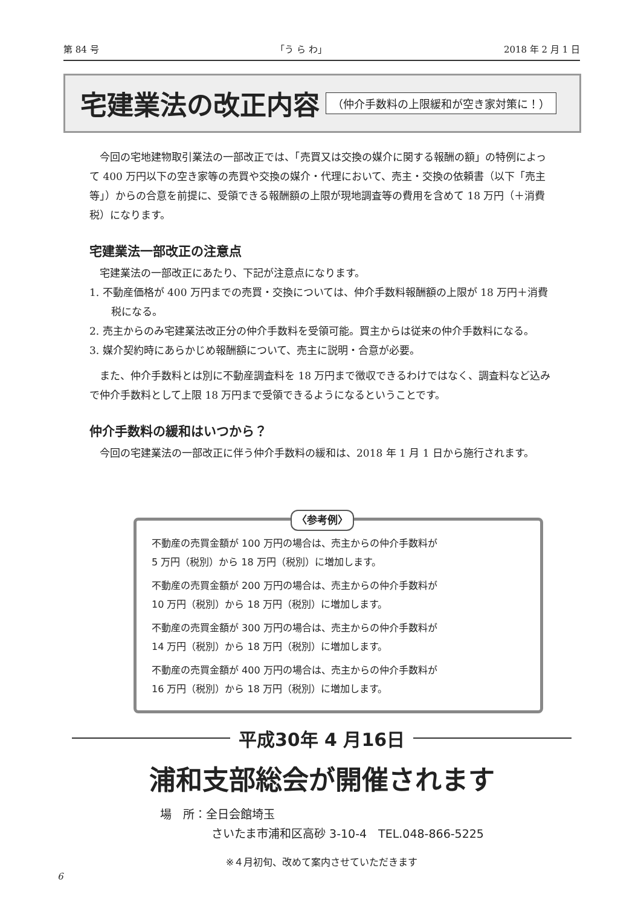第 84 号 「う ら わ」 2018 年 2 月 1 日
宅建業法の改正内容
（仲介手数料の上限緩和が空き家対策に！）
今回の宅地建物取引業法の一部改正では、「売買又は交換の媒介に関する報酬の額」の特例によって 400 万円以下の空き家等の売買や交換の媒介・代理において、売主・交換の依頼書（以下「売主等」）からの合意を前提に、受領できる報酬額の上限が現地調査等の費用を含めて 18 万円（＋消費税）になります。
宅建業法一部改正の注意点
宅建業法の一部改正にあたり、下記が注意点になります。
1. 不動産価格が 400 万円までの売買・交換については、仲介手数料報酬額の上限が 18 万円＋消費税になる。
2. 売主からのみ宅建業法改正分の仲介手数料を受領可能。買主からは従来の仲介手数料になる。
3. 媒介契約時にあらかじめ報酬額について、売主に説明・合意が必要。
また、仲介手数料とは別に不動産調査料を 18 万円まで徴収できるわけではなく、調査料など込みで仲介手数料として上限 18 万円まで受領できるようになるということです。
仲介手数料の緩和はいつから？
今回の宅建業法の一部改正に伴う仲介手数料の緩和は、2018 年 1 月 1 日から施行されます。
〈参考例〉
不動産の売買金額が 100 万円の場合は、売主からの仲介手数料が
5 万円（税別）から 18 万円（税別）に増加します。
不動産の売買金額が 200 万円の場合は、売主からの仲介手数料が
10 万円（税別）から 18 万円（税別）に増加します。
不動産の売買金額が 300 万円の場合は、売主からの仲介手数料が
14 万円（税別）から 18 万円（税別）に増加します。
不動産の売買金額が 400 万円の場合は、売主からの仲介手数料が
16 万円（税別）から 18 万円（税別）に増加します。
平成30年 4 月16日
浦和支部総会が開催されます
場　所：全日会館埼玉
さいたま市浦和区高砂 3-10-4　TEL.048-866-5225
※４月初旬、改めて案内させていただきます
6